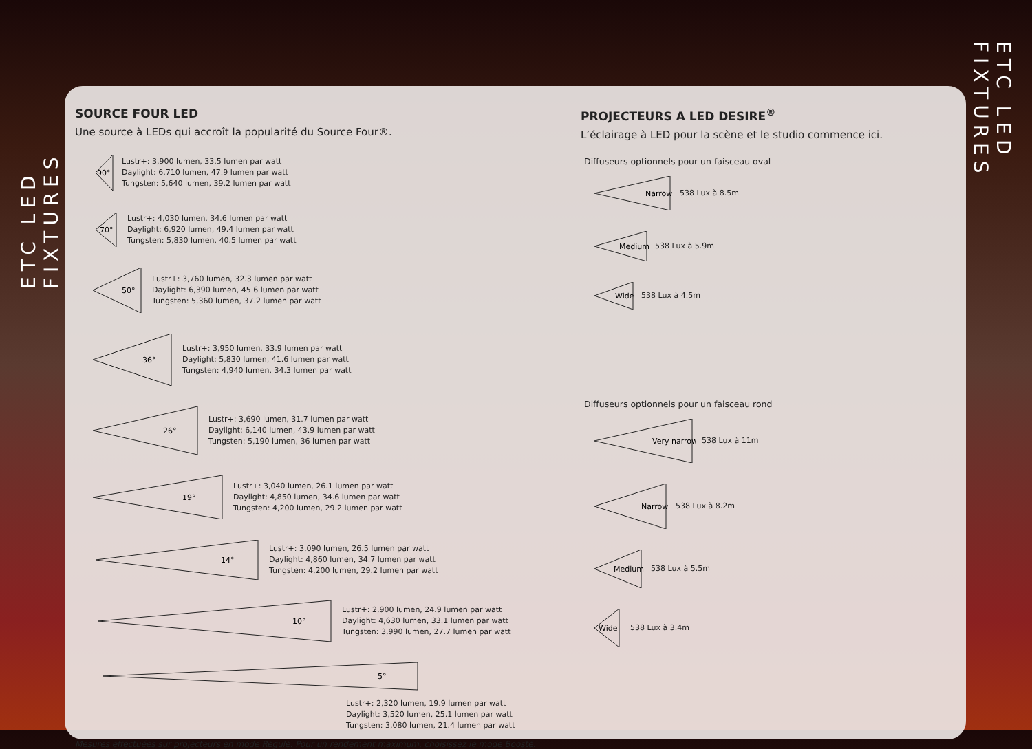ETC LED FIXTURES
ETC LED FIXTURES
SOURCE FOUR LED
Une source à LEDs qui accroît la popularité du Source Four®.
90°
Lustr+: 3,900 lumen, 33.5 lumen par watt
Daylight: 6,710 lumen, 47.9 lumen par watt
Tungsten: 5,640 lumen, 39.2 lumen par watt
70°
Lustr+: 4,030 lumen, 34.6 lumen par watt
Daylight: 6,920 lumen, 49.4 lumen par watt
Tungsten: 5,830 lumen, 40.5 lumen par watt
50°
Lustr+: 3,760 lumen, 32.3 lumen par watt
Daylight: 6,390 lumen, 45.6 lumen par watt
Tungsten: 5,360 lumen, 37.2 lumen par watt
36°
Lustr+: 3,950 lumen, 33.9 lumen par watt
Daylight: 5,830 lumen, 41.6 lumen par watt
Tungsten: 4,940 lumen, 34.3 lumen par watt
26°
Lustr+: 3,690 lumen, 31.7 lumen par watt
Daylight: 6,140 lumen, 43.9 lumen par watt
Tungsten: 5,190 lumen, 36 lumen par watt
19°
Lustr+: 3,040 lumen, 26.1 lumen par watt
Daylight: 4,850 lumen, 34.6 lumen par watt
Tungsten: 4,200 lumen, 29.2 lumen par watt
14°
Lustr+: 3,090 lumen, 26.5 lumen par watt
Daylight: 4,860 lumen, 34.7 lumen par watt
Tungsten: 4,200 lumen, 29.2 lumen par watt
10°
Lustr+: 2,900 lumen, 24.9 lumen par watt
Daylight: 4,630 lumen, 33.1 lumen par watt
Tungsten: 3,990 lumen, 27.7 lumen par watt
5°
Lustr+: 2,320 lumen, 19.9 lumen par watt
Daylight: 3,520 lumen, 25.1 lumen par watt
Tungsten: 3,080 lumen, 21.4 lumen par watt
Mesures effectuées sur projecteurs en mode Régulé. Pour un rendement maximum, choisissez le mode Boosté.
PROJECTEURS A LED DESIRE<sup>®</sup>
L’éclairage à LED pour la scène et le studio commence ici.
Diffuseurs optionnels pour un faisceau oval
Narrow
538 Lux à 8.5m
Medium
538 Lux à 5.9m
Wide
538 Lux à 4.5m
Diffuseurs optionnels pour un faisceau rond
Very narrow
538 Lux à 11m
Narrow
538 Lux à 8.2m
Medium
538 Lux à 5.5m
Wide
538 Lux à 3.4m